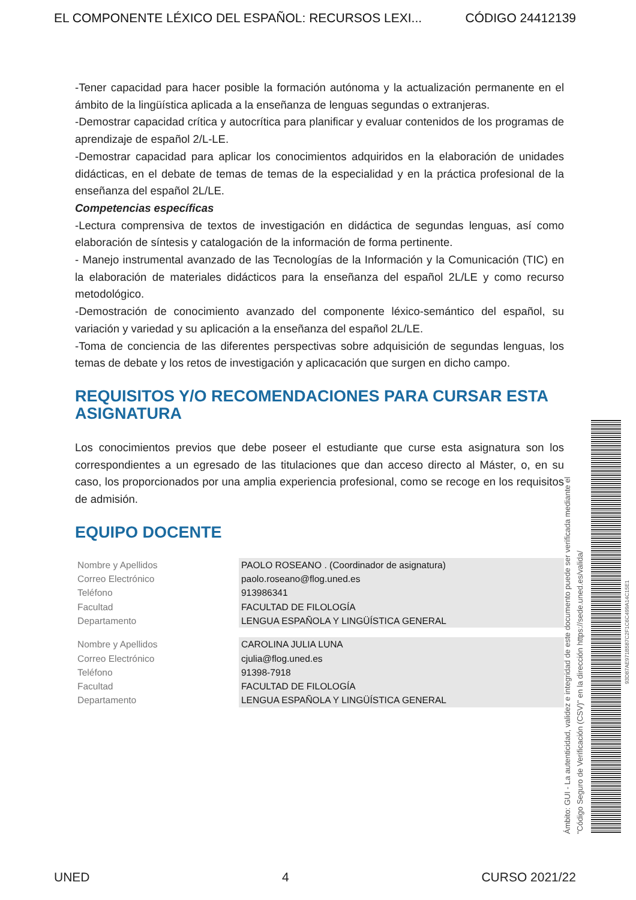EL COMPONENTE LÉXICO DEL ESPAÑOL: RECURSOS LEXI... CÓDIGO 24412139
-Tener capacidad para hacer posible la formación autónoma y la actualización permanente en el ámbito de la lingüística aplicada a la enseñanza de lenguas segundas o extranjeras.
-Demostrar capacidad crítica y autocrítica para planificar y evaluar contenidos de los programas de aprendizaje de español 2/L-LE.
-Demostrar capacidad para aplicar los conocimientos adquiridos en la elaboración de unidades didácticas, en el debate de temas de temas de la especialidad y en la práctica profesional de la enseñanza del español 2L/LE.
Competencias específicas
-Lectura comprensiva de textos de investigación en didáctica de segundas lenguas, así como elaboración de síntesis y catalogación de la información de forma pertinente.
- Manejo instrumental avanzado de las Tecnologías de la Información y la Comunicación (TIC) en la elaboración de materiales didácticos para la enseñanza del español 2L/LE y como recurso metodológico.
-Demostración de conocimiento avanzado del componente léxico-semántico del español, su variación y variedad y su aplicación a la enseñanza del español 2L/LE.
-Toma de conciencia de las diferentes perspectivas sobre adquisición de segundas lenguas, los temas de debate y los retos de investigación y aplicacación que surgen en dicho campo.
REQUISITOS Y/O RECOMENDACIONES PARA CURSAR ESTA ASIGNATURA
Los conocimientos previos que debe poseer el estudiante que curse esta asignatura son los correspondientes a un egresado de las titulaciones que dan acceso directo al Máster, o, en su caso, los proporcionados por una amplia experiencia profesional, como se recoge en los requisitos de admisión.
EQUIPO DOCENTE
| Nombre y Apellidos | PAOLO ROSEANO . (Coordinador de asignatura) |
| Correo Electrónico | paolo.roseano@flog.uned.es |
| Teléfono | 913986341 |
| Facultad | FACULTAD DE FILOLOGÍA |
| Departamento | LENGUA ESPAÑOLA Y LINGÜÍSTICA GENERAL |
| Nombre y Apellidos | CAROLINA JULIA LUNA |
| Correo Electrónico | cjulia@flog.uned.es |
| Teléfono | 91398-7918 |
| Facultad | FACULTAD DE FILOLOGÍA |
| Departamento | LENGUA ESPAÑOLA Y LINGÜÍSTICA GENERAL |
Ámbito: GUI - La autenticidad, validez e integridad de este documento puede ser verificada mediante el
"Código Seguro de Verificación (CSV)" en la dirección https://sede.uned.es/valida/
93D87AE971B587C2F1C6C499A14C15E1
UNED 4 CURSO 2021/22